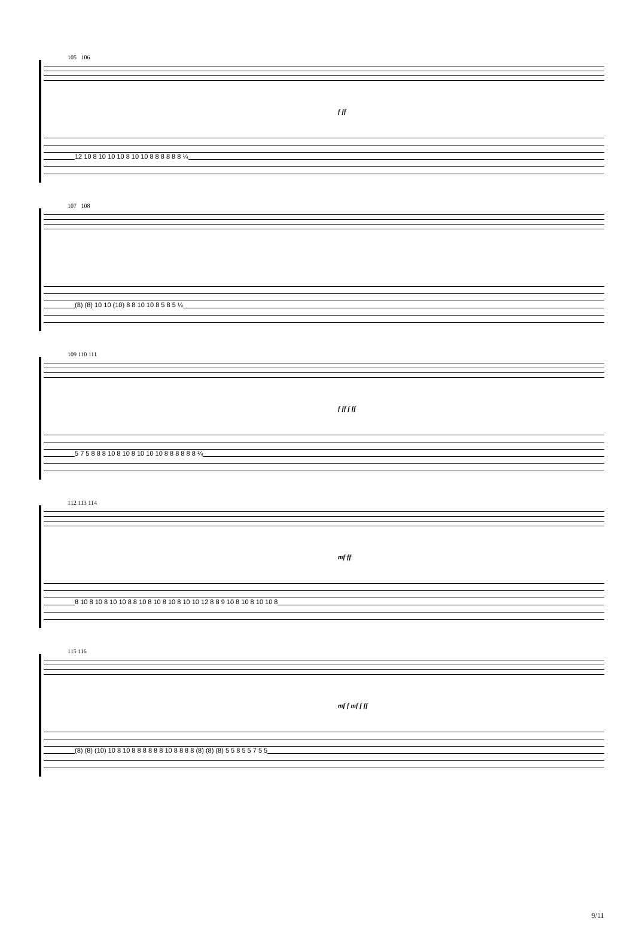105 106
f ff
12 10 8 10 10 10 8 10 10 8 8 8 8 8 8 ¼
107 108
(8) (8) 10 10 (10) 8 8 10 10 8 5 8 5 ¼
109 110 111
f ff f ff
5 7 5 8 8 8 10 8 10 8 10 10 10 8 8 8 8 8 8 ¼
112 113 114
mf ff
8 10 8 10 8 10 10 8 8 10 8 10 8 10 8 10 10 12 8 8 9 10 8 10 8 10 10 8
115 116
mf f mf f ff
(8) (8) (10) 10 8 10 8 8 8 8 8 8 10 8 8 8 8 (8) (8) (8) 5 5 8 5 5 7 5 5
9/11